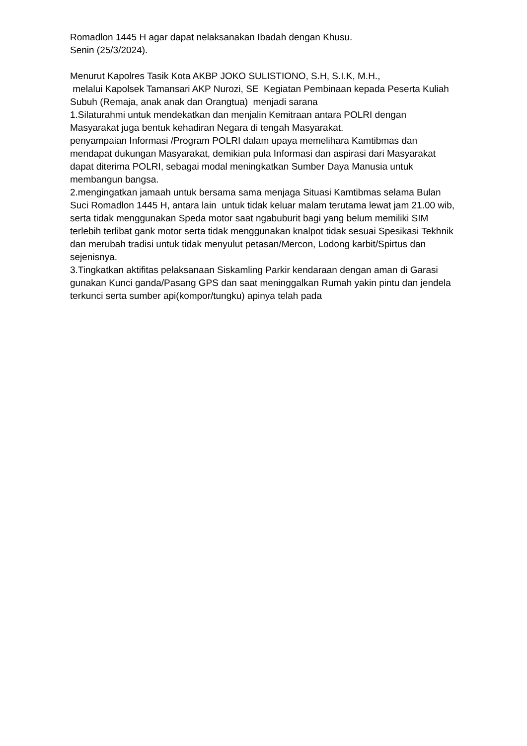Romadlon 1445 H agar dapat nelaksanakan Ibadah dengan Khusu.
Senin (25/3/2024).
Menurut Kapolres Tasik Kota AKBP JOKO SULISTIONO, S.H, S.I.K, M.H.,
melalui Kapolsek Tamansari AKP Nurozi, SE Kegiatan Pembinaan kepada Peserta Kuliah Subuh (Remaja, anak anak dan Orangtua) menjadi sarana
1.Silaturahmi untuk mendekatkan dan menjalin Kemitraan antara POLRI dengan Masyarakat juga bentuk kehadiran Negara di tengah Masyarakat.
penyampaian Informasi /Program POLRI dalam upaya memelihara Kamtibmas dan mendapat dukungan Masyarakat, demikian pula Informasi dan aspirasi dari Masyarakat dapat diterima POLRI, sebagai modal meningkatkan Sumber Daya Manusia untuk membangun bangsa.
2.mengingatkan jamaah untuk bersama sama menjaga Situasi Kamtibmas selama Bulan Suci Romadlon 1445 H, antara lain untuk tidak keluar malam terutama lewat jam 21.00 wib, serta tidak menggunakan Speda motor saat ngabuburit bagi yang belum memiliki SIM terlebih terlibat gank motor serta tidak menggunakan knalpot tidak sesuai Spesikasi Tekhnik dan merubah tradisi untuk tidak menyulut petasan/Mercon, Lodong karbit/Spirtus dan sejenisnya.
3.Tingkatkan aktifitas pelaksanaan Siskamling Parkir kendaraan dengan aman di Garasi gunakan Kunci ganda/Pasang GPS dan saat meninggalkan Rumah yakin pintu dan jendela terkunci serta sumber api(kompor/tungku) apinya telah pada